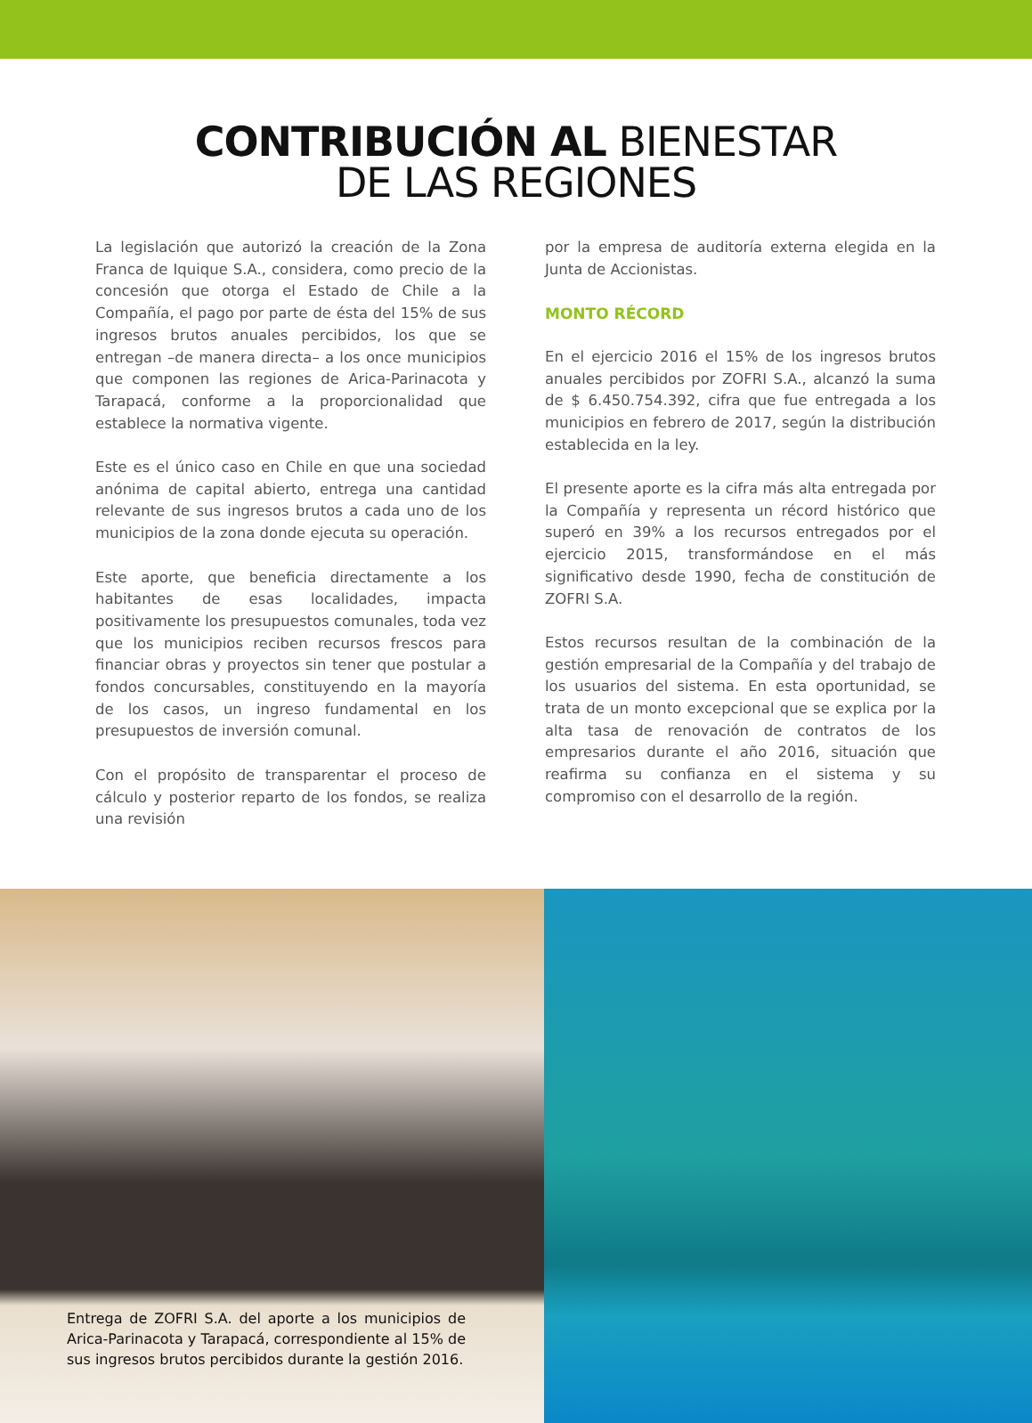CONTRIBUCIÓN AL BIENESTAR
DE LAS REGIONES
La legislación que autorizó la creación de la Zona Franca de Iquique S.A., considera, como precio de la concesión que otorga el Estado de Chile a la Compañía, el pago por parte de ésta del 15% de sus ingresos brutos anuales percibidos, los que se entregan –de manera directa– a los once municipios que componen las regiones de Arica-Parinacota y Tarapacá, conforme a la proporcionalidad que establece la normativa vigente.
Este es el único caso en Chile en que una sociedad anónima de capital abierto, entrega una cantidad relevante de sus ingresos brutos a cada uno de los municipios de la zona donde ejecuta su operación.
Este aporte, que beneficia directamente a los habitantes de esas localidades, impacta positivamente los presupuestos comunales, toda vez que los municipios reciben recursos frescos para financiar obras y proyectos sin tener que postular a fondos concursables, constituyendo en la mayoría de los casos, un ingreso fundamental en los presupuestos de inversión comunal.
Con el propósito de transparentar el proceso de cálculo y posterior reparto de los fondos, se realiza una revisión
por la empresa de auditoría externa elegida en la Junta de Accionistas.
MONTO RÉCORD
En el ejercicio 2016 el 15% de los ingresos brutos anuales percibidos por ZOFRI S.A., alcanzó la suma de $ 6.450.754.392, cifra que fue entregada a los municipios en febrero de 2017, según la distribución establecida en la ley.
El presente aporte es la cifra más alta entregada por la Compañía y representa un récord histórico que superó en 39% a los recursos entregados por el ejercicio 2015, transformándose en el más significativo desde 1990, fecha de constitución de ZOFRI S.A.
Estos recursos resultan de la combinación de la gestión empresarial de la Compañía y del trabajo de los usuarios del sistema. En esta oportunidad, se trata de un monto excepcional que se explica por la alta tasa de renovación de contratos de los empresarios durante el año 2016, situación que reafirma su confianza en el sistema y su compromiso con el desarrollo de la región.
Entrega de ZOFRI S.A. del aporte a los municipios de Arica-Parinacota y Tarapacá, correspondiente al 15% de sus ingresos brutos percibidos durante la gestión 2016.